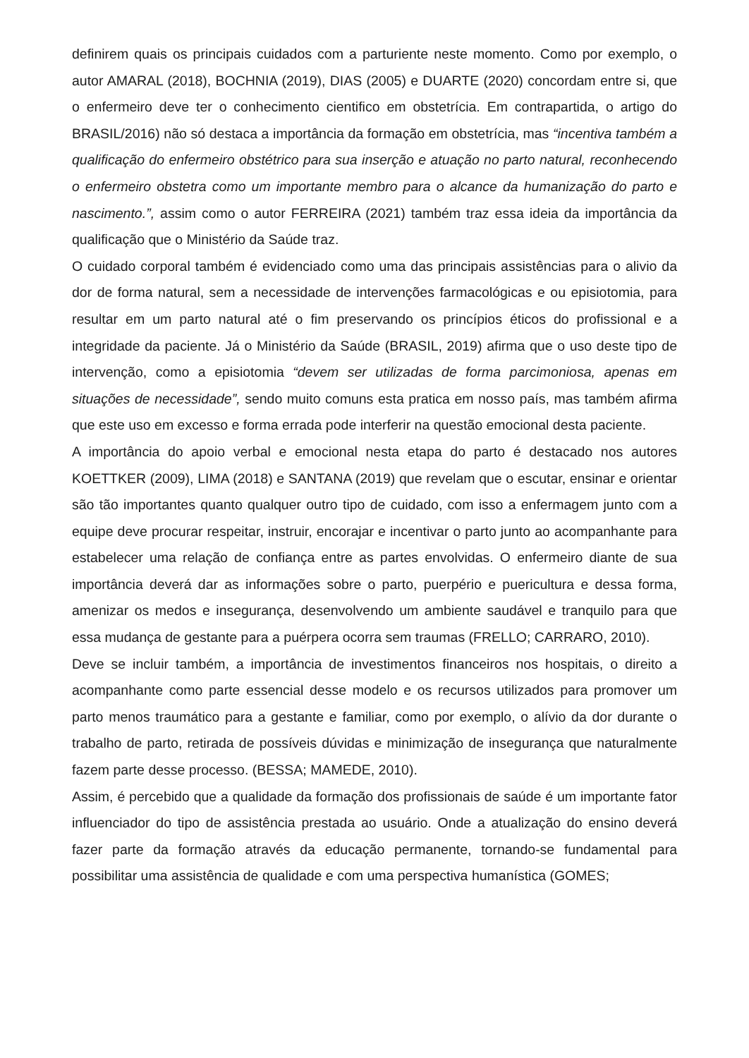definirem quais os principais cuidados com a parturiente neste momento. Como por exemplo, o autor AMARAL (2018), BOCHNIA (2019), DIAS (2005) e DUARTE (2020) concordam entre si, que o enfermeiro deve ter o conhecimento cientifico em obstetrícia. Em contrapartida, o artigo do BRASIL/2016) não só destaca a importância da formação em obstetrícia, mas “incentiva também a qualificação do enfermeiro obstétrico para sua inserção e atuação no parto natural, reconhecendo o enfermeiro obstetra como um importante membro para o alcance da humanização do parto e nascimento.”, assim como o autor FERREIRA (2021) também traz essa ideia da importância da qualificação que o Ministério da Saúde traz.
O cuidado corporal também é evidenciado como uma das principais assistências para o alivio da dor de forma natural, sem a necessidade de intervenções farmacológicas e ou episiotomia, para resultar em um parto natural até o fim preservando os princípios éticos do profissional e a integridade da paciente. Já o Ministério da Saúde (BRASIL, 2019) afirma que o uso deste tipo de intervenção, como a episiotomia “devem ser utilizadas de forma parcimoniosa, apenas em situações de necessidade”, sendo muito comuns esta pratica em nosso país, mas também afirma que este uso em excesso e forma errada pode interferir na questão emocional desta paciente.
A importância do apoio verbal e emocional nesta etapa do parto é destacado nos autores KOETTKER (2009), LIMA (2018) e SANTANA (2019) que revelam que o escutar, ensinar e orientar são tão importantes quanto qualquer outro tipo de cuidado, com isso a enfermagem junto com a equipe deve procurar respeitar, instruir, encorajar e incentivar o parto junto ao acompanhante para estabelecer uma relação de confiança entre as partes envolvidas. O enfermeiro diante de sua importância deverá dar as informações sobre o parto, puerpério e puericultura e dessa forma, amenizar os medos e insegurança, desenvolvendo um ambiente saudável e tranquilo para que essa mudança de gestante para a puérpera ocorra sem traumas (FRELLO; CARRARO, 2010).
Deve se incluir também, a importância de investimentos financeiros nos hospitais, o direito a acompanhante como parte essencial desse modelo e os recursos utilizados para promover um parto menos traumático para a gestante e familiar, como por exemplo, o alívio da dor durante o trabalho de parto, retirada de possíveis dúvidas e minimização de insegurança que naturalmente fazem parte desse processo. (BESSA; MAMEDE, 2010).
Assim, é percebido que a qualidade da formação dos profissionais de saúde é um importante fator influenciador do tipo de assistência prestada ao usuário. Onde a atualização do ensino deverá fazer parte da formação através da educação permanente, tornando-se fundamental para possibilitar uma assistência de qualidade e com uma perspectiva humanística (GOMES;